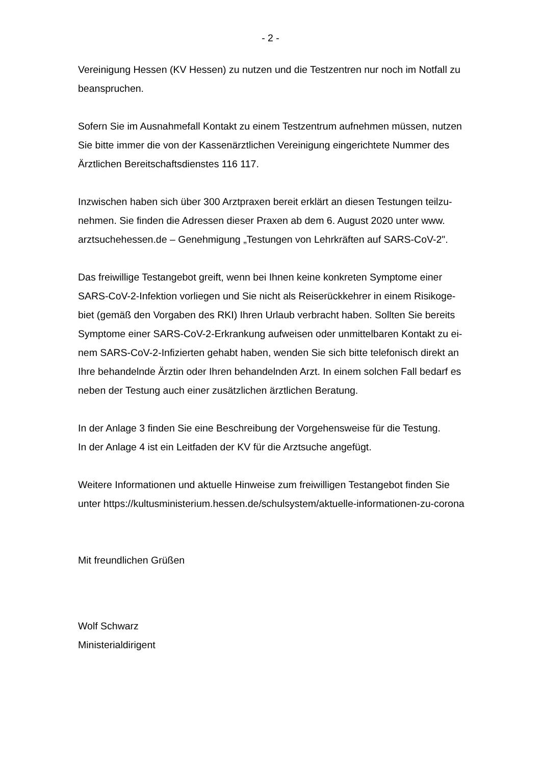- 2 -
Vereinigung Hessen (KV Hessen) zu nutzen und die Testzentren nur noch im Notfall zu
beanspruchen.
Sofern Sie im Ausnahmefall Kontakt zu einem Testzentrum aufnehmen müssen, nutzen
Sie bitte immer die von der Kassenärztlichen Vereinigung eingerichtete Nummer des
Ärztlichen Bereitschaftsdienstes 116 117.
Inzwischen haben sich über 300 Arztpraxen bereit erklärt an diesen Testungen teilzu-
nehmen. Sie finden die Adressen dieser Praxen ab dem 6. August 2020 unter www.
arztsuchehessen.de – Genehmigung „Testungen von Lehrkräften auf SARS-CoV-2".
Das freiwillige Testangebot greift, wenn bei Ihnen keine konkreten Symptome einer
SARS-CoV-2-Infektion vorliegen und Sie nicht als Reiserückkehrer in einem Risikoge-
biet (gemäß den Vorgaben des RKI) Ihren Urlaub verbracht haben. Sollten Sie bereits
Symptome einer SARS-CoV-2-Erkrankung aufweisen oder unmittelbaren Kontakt zu ei-
nem SARS-CoV-2-Infizierten gehabt haben, wenden Sie sich bitte telefonisch direkt an
Ihre behandelnde Ärztin oder Ihren behandelnden Arzt. In einem solchen Fall bedarf es
neben der Testung auch einer zusätzlichen ärztlichen Beratung.
In der Anlage 3 finden Sie eine Beschreibung der Vorgehensweise für die Testung.
In der Anlage 4 ist ein Leitfaden der KV für die Arztsuche angefügt.
Weitere Informationen und aktuelle Hinweise zum freiwilligen Testangebot finden Sie
unter https://kultusministerium.hessen.de/schulsystem/aktuelle-informationen-zu-corona
Mit freundlichen Grüßen
Wolf Schwarz
Ministerialdirigent